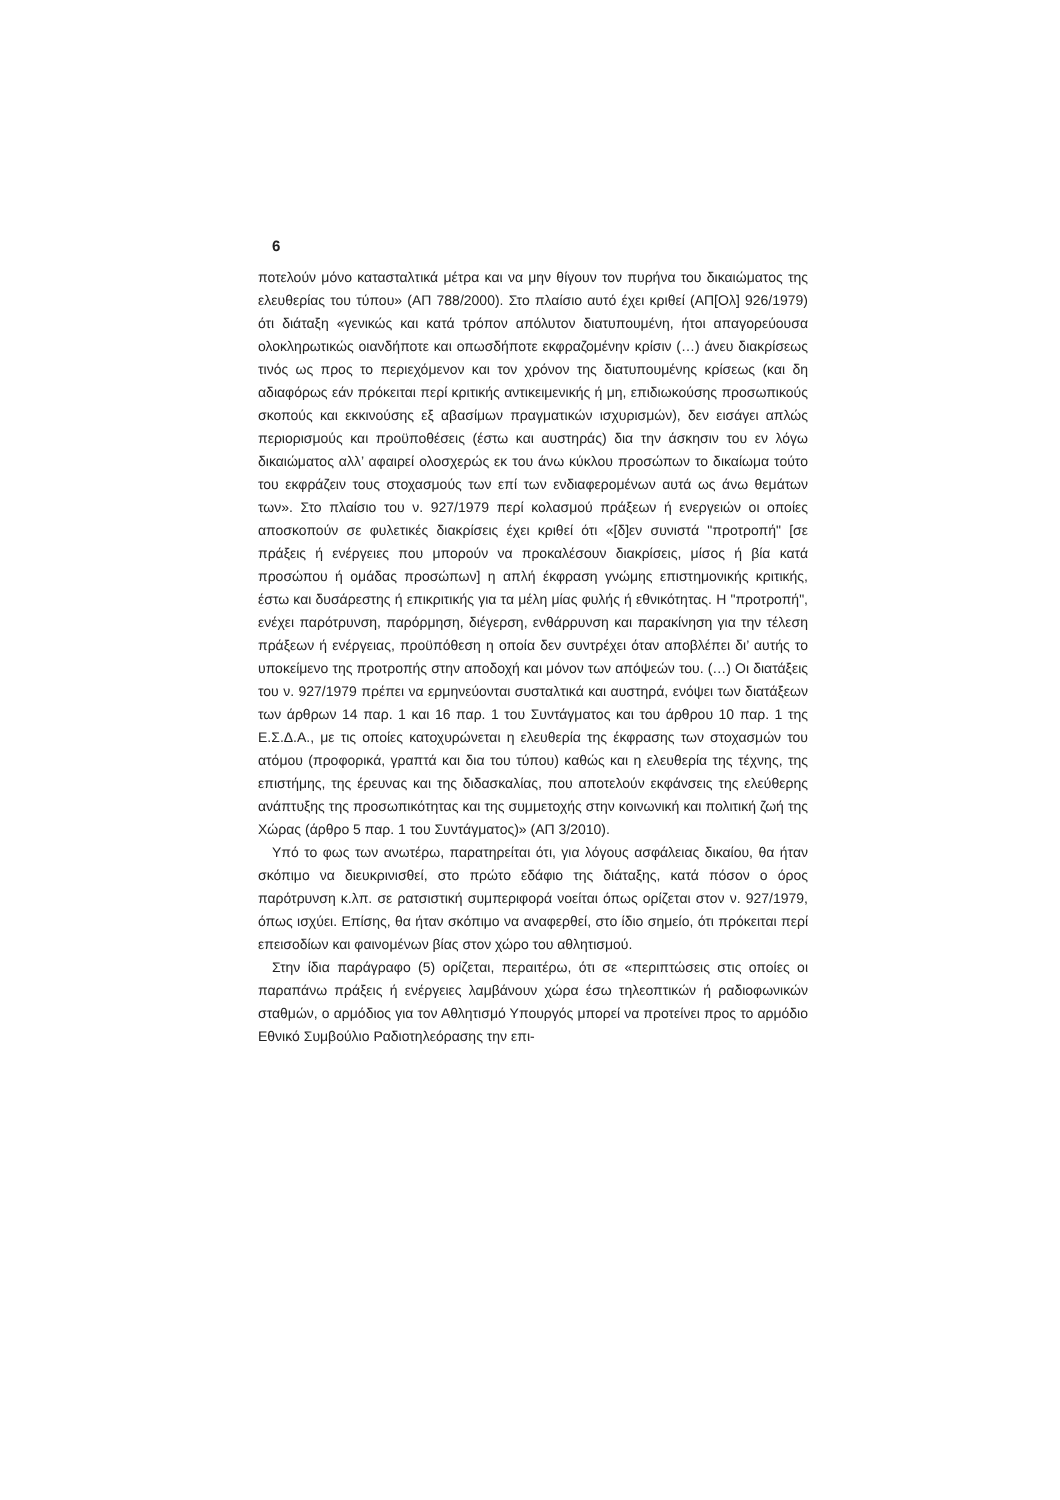6
ποτελούν μόνο κατασταλτικά μέτρα και να μην θίγουν τον πυρήνα του δικαιώματος της ελευθερίας του τύπου» (ΑΠ 788/2000). Στο πλαίσιο αυτό έχει κριθεί (ΑΠ[Ολ] 926/1979) ότι διάταξη «γενικώς και κατά τρόπον απόλυτον διατυπουμένη, ήτοι απαγορεύουσα ολοκληρωτικώς οιανδήποτε και οπωσδήποτε εκφραζομένην κρίσιν (…) άνευ διακρίσεως τινός ως προς το περιεχόμενον και τον χρόνον της διατυπουμένης κρίσεως (και δη αδιαφόρως εάν πρόκειται περί κριτικής αντικειμενικής ή μη, επιδιωκούσης προσωπικούς σκοπούς και εκκινούσης εξ αβασίμων πραγματικών ισχυρισμών), δεν εισάγει απλώς περιορισμούς και προϋποθέσεις (έστω και αυστηράς) δια την άσκησιν του εν λόγω δικαιώματος αλλ’ αφαιρεί ολοσχερώς εκ του άνω κύκλου προσώπων το δικαίωμα τούτο του εκφράζειν τους στοχασμούς των επί των ενδιαφερομένων αυτά ως άνω θεμάτων των». Στο πλαίσιο του ν. 927/1979 περί κολασμού πράξεων ή ενεργειών οι οποίες αποσκοπούν σε φυλετικές διακρίσεις έχει κριθεί ότι «[δ]εν συνιστά "προτροπή" [σε πράξεις ή ενέργειες που μπορούν να προκαλέσουν διακρίσεις, μίσος ή βία κατά προσώπου ή ομάδας προσώπων] η απλή έκφραση γνώμης επιστημονικής κριτικής, έστω και δυσάρεστης ή επικριτικής για τα μέλη μίας φυλής ή εθνικότητας. Η "προτροπή", ενέχει παρότρυνση, παρόρμηση, διέγερση, ενθάρρυνση και παρακίνηση για την τέλεση πράξεων ή ενέργειας, προϋπόθεση η οποία δεν συντρέχει όταν αποβλέπει δι’ αυτής το υποκείμενο της προτροπής στην αποδοχή και μόνον των απόψεών του. (…) Οι διατάξεις του ν. 927/1979 πρέπει να ερμηνεύονται συσταλτικά και αυστηρά, ενόψει των διατάξεων των άρθρων 14 παρ. 1 και 16 παρ. 1 του Συντάγματος και του άρθρου 10 παρ. 1 της Ε.Σ.Δ.Α., με τις οποίες κατοχυρώνεται η ελευθερία της έκφρασης των στοχασμών του ατόμου (προφορικά, γραπτά και δια του τύπου) καθώς και η ελευθερία της τέχνης, της επιστήμης, της έρευνας και της διδασκαλίας, που αποτελούν εκφάνσεις της ελεύθερης ανάπτυξης της προσωπικότητας και της συμμετοχής στην κοινωνική και πολιτική ζωή της Χώρας (άρθρο 5 παρ. 1 του Συντάγματος)» (ΑΠ 3/2010).
Υπό το φως των ανωτέρω, παρατηρείται ότι, για λόγους ασφάλειας δικαίου, θα ήταν σκόπιμο να διευκρινισθεί, στο πρώτο εδάφιο της διάταξης, κατά πόσον ο όρος παρότρυνση κ.λπ. σε ρατσιστική συμπεριφορά νοείται όπως ορίζεται στον ν. 927/1979, όπως ισχύει. Επίσης, θα ήταν σκόπιμο να αναφερθεί, στο ίδιο σημείο, ότι πρόκειται περί επεισοδίων και φαινομένων βίας στον χώρο του αθλητισμού.
Στην ίδια παράγραφο (5) ορίζεται, περαιτέρω, ότι σε «περιπτώσεις στις οποίες οι παραπάνω πράξεις ή ενέργειες λαμβάνουν χώρα έσω τηλεοπτικών ή ραδιοφωνικών σταθμών, ο αρμόδιος για τον Αθλητισμό Υπουργός μπορεί να προτείνει προς το αρμόδιο Εθνικό Συμβούλιο Ραδιοτηλεόρασης την επι-